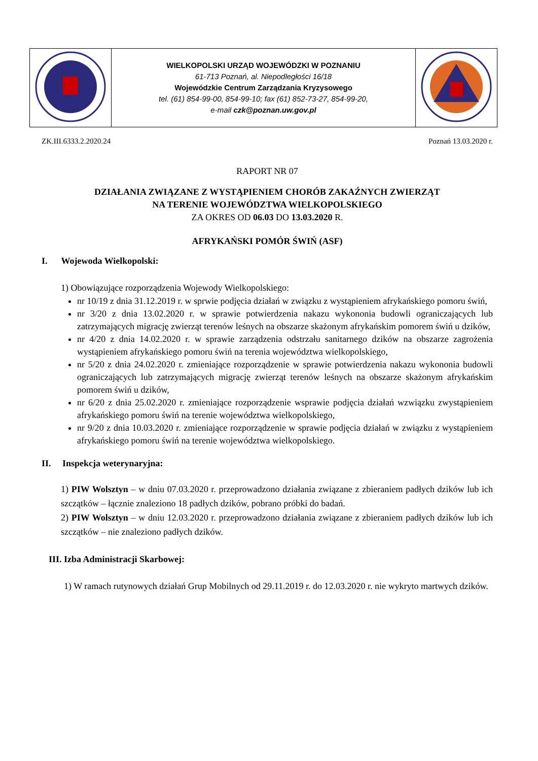| | WIELKOPOLSKI URZĄD WOJEWÓDZKI W POZNANIU 61-713 Poznań, al. Niepodległości 16/18 Wojewódzkie Centrum Zarządzania Kryzysowego tel. (61) 854-99-00, 854-99-10; fax (61) 852-73-27, 854-99-20, e-mail czk@poznan.uw.gov.pl | |
ZK.III.6333.2.2020.24 Poznań 13.03.2020 r.
RAPORT NR 07
DZIAŁANIA ZWIĄZANE Z WYSTĄPIENIEM CHORÓB ZAKAŹNYCH ZWIERZĄT
NA TERENIE WOJEWÓDZTWA WIELKOPOLSKIEGO
ZA OKRES OD 06.03 DO 13.03.2020 R.
AFRYKAŃSKI POMÓR ŚWIŃ (ASF)
I. Wojewoda Wielkopolski:
1) Obowiązujące rozporządzenia Wojewody Wielkopolskiego:
nr 10/19 z dnia 31.12.2019 r. w sprwie podjęcia działań w związku z wystąpieniem afrykańskiego pomoru świń,
nr 3/20 z dnia 13.02.2020 r. w sprawie potwierdzenia nakazu wykononia budowli ograniczających lub zatrzymających migrację zwierząt terenów leśnych na obszarze skażonym afrykańskim pomorem świń u dzików,
nr 4/20 z dnia 14.02.2020 r. w sprawie zarządzenia odstrzału sanitarnego dzików na obszarze zagrożenia wystąpieniem afrykańskiego pomoru świń na terenia województwa wielkopolskiego,
nr 5/20 z dnia 24.02.2020 r. zmieniające rozporządzenie w sprawie potwierdzenia nakazu wykononia budowli ograniczających lub zatrzymających migrację zwierząt terenów leśnych na obszarze skażonym afrykańskim pomorem świń u dzików,
nr 6/20 z dnia 25.02.2020 r. zmieniające rozporządzenie wsprawie podjęcia działań wzwiązku zwystąpieniem afrykańskiego pomoru świń na terenie województwa wielkopolskiego,
nr 9/20 z dnia 10.03.2020 r. zmieniające rozporządzenie w sprawie podjęcia działań w związku z wystąpieniem afrykańskiego pomoru świń na terenie województwa wielkopolskiego.
II. Inspekcja weterynaryjna:
1) PIW Wolsztyn – w dniu 07.03.2020 r. przeprowadzono działania związane z zbieraniem padłych dzików lub ich szczątków – łącznie znaleziono 18 padłych dzików, pobrano próbki do badań.
2) PIW Wolsztyn – w dniu 12.03.2020 r. przeprowadzono działania związane z zbieraniem padłych dzików lub ich szczątków – nie znaleziono padłych dzików.
III. Izba Administracji Skarbowej:
1) W ramach rutynowych działań Grup Mobilnych od 29.11.2019 r. do 12.03.2020 r. nie wykryto martwych dzików.